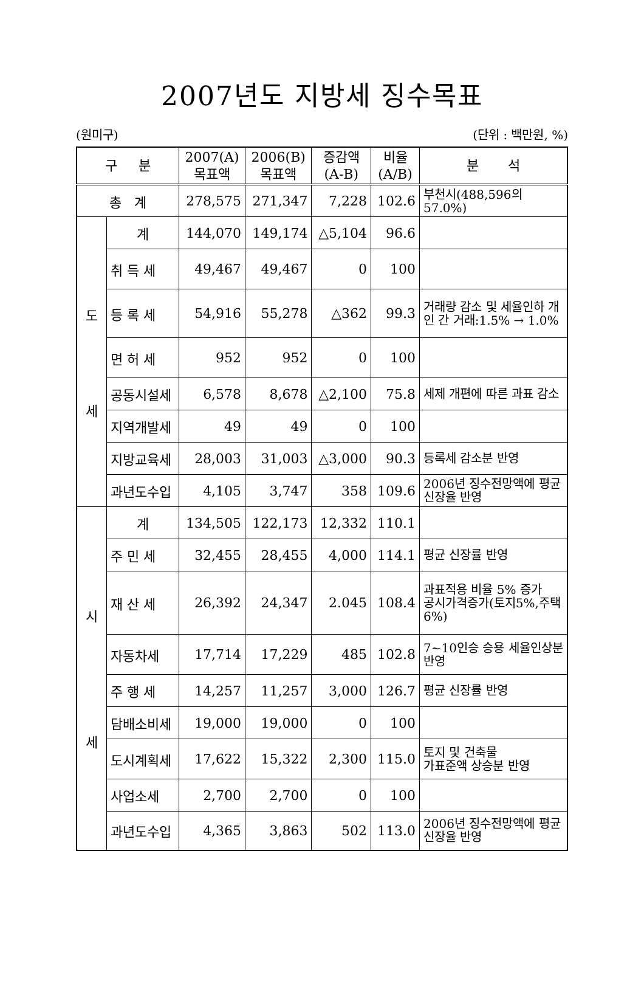2007년도 지방세 징수목표
(원미구) (단위 : 백만원, %)
| 구 분 | | 2007(A) 목표액 | 2006(B) 목표액 | 증감액 (A-B) | 비율 (A/B) | 분 석 |
| --- | --- | --- | --- | --- | --- | --- |
| 총 계 | | 278,575 | 271,347 | 7,228 | 102.6 | 부천시(488,596의 57.0%) |
| 도 세 | 계 | 144,070 | 149,174 | △5,104 | 96.6 | |
| | 취 득 세 | 49,467 | 49,467 | 0 | 100 | |
| | 등 록 세 | 54,916 | 55,278 | △362 | 99.3 | 거래량 감소 및 세율인하 개인 간 거래:1.5% → 1.0% |
| | 면 허 세 | 952 | 952 | 0 | 100 | |
| | 공동시설세 | 6,578 | 8,678 | △2,100 | 75.8 | 세제 개편에 따른 과표 감소 |
| | 지역개발세 | 49 | 49 | 0 | 100 | |
| | 지방교육세 | 28,003 | 31,003 | △3,000 | 90.3 | 등록세 감소분 반영 |
| | 과년도수입 | 4,105 | 3,747 | 358 | 109.6 | 2006년 징수전망액에 평균 신장율 반영 |
| 시 세 | 계 | 134,505 | 122,173 | 12,332 | 110.1 | |
| | 주 민 세 | 32,455 | 28,455 | 4,000 | 114.1 | 평균 신장률 반영 |
| | 재 산 세 | 26,392 | 24,347 | 2.045 | 108.4 | 과표적용 비율 5% 증가 공시가격증가(토지5%,주택6%) |
| | 자동차세 | 17,714 | 17,229 | 485 | 102.8 | 7~10인승 승용 세율인상분 반영 |
| | 주 행 세 | 14,257 | 11,257 | 3,000 | 126.7 | 평균 신장률 반영 |
| | 담배소비세 | 19,000 | 19,000 | 0 | 100 | |
| | 도시계획세 | 17,622 | 15,322 | 2,300 | 115.0 | 토지 및 건축물 가표준액 상승분 반영 |
| | 사업소세 | 2,700 | 2,700 | 0 | 100 | |
| | 과년도수입 | 4,365 | 3,863 | 502 | 113.0 | 2006년 징수전망액에 평균신장율 반영 |